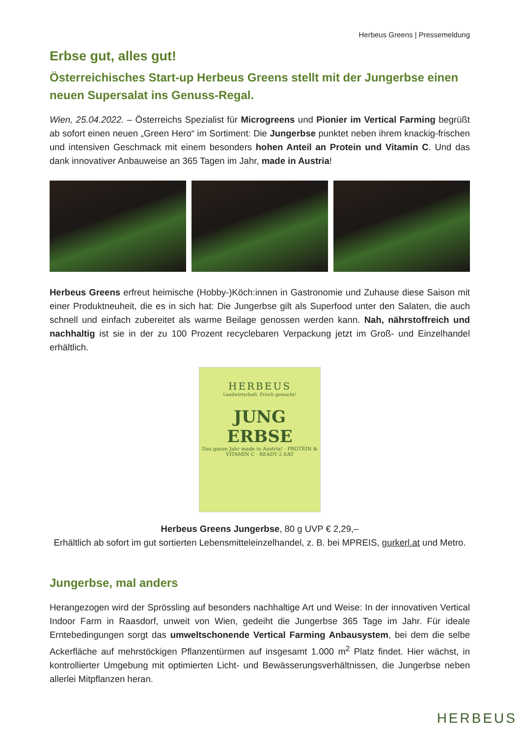Herbeus Greens | Pressemeldung
Erbse gut, alles gut!
Österreichisches Start-up Herbeus Greens stellt mit der Jungerbse einen neuen Supersalat ins Genuss-Regal.
Wien, 25.04.2022. – Österreichs Spezialist für Microgreens und Pionier im Vertical Farming begrüßt ab sofort einen neuen „Green Hero“ im Sortiment: Die Jungerbse punktet neben ihrem knackig-frischen und intensiven Geschmack mit einem besonders hohen Anteil an Protein und Vitamin C. Und das dank innovativer Anbauweise an 365 Tagen im Jahr, made in Austria!
Herbeus Greens erfreut heimische (Hobby-)Köch:innen in Gastronomie und Zuhause diese Saison mit einer Produktneuheit, die es in sich hat: Die Jungerbse gilt als Superfood unter den Salaten, die auch schnell und einfach zubereitet als warme Beilage genossen werden kann. Nah, nährstoffreich und nachhaltig ist sie in der zu 100 Prozent recyclebaren Verpackung jetzt im Groß- und Einzelhandel erhältlich.
HERBEUS
Landwirtschaft. Frisch gemacht!
JUNG
ERBSE
Das ganze Jahr made in Austria! · PROTEIN & VITAMIN C · READY 2 EAT
Herbeus Greens Jungerbse, 80 g UVP € 2,29,–
Erhältlich ab sofort im gut sortierten Lebensmitteleinzelhandel, z. B. bei MPREIS, gurkerl.at und Metro.
Jungerbse, mal anders
Herangezogen wird der Sprössling auf besonders nachhaltige Art und Weise: In der innovativen Vertical Indoor Farm in Raasdorf, unweit von Wien, gedeiht die Jungerbse 365 Tage im Jahr. Für ideale Erntebedingungen sorgt das umweltschonende Vertical Farming Anbausystem, bei dem die selbe Ackerfläche auf mehrstöckigen Pflanzentürmen auf insgesamt 1.000 m<sup>2</sup> Platz findet. Hier wächst, in kontrollierter Umgebung mit optimierten Licht- und Bewässerungsverhältnissen, die Jungerbse neben allerlei Mitpflanzen heran.
HERBEUS